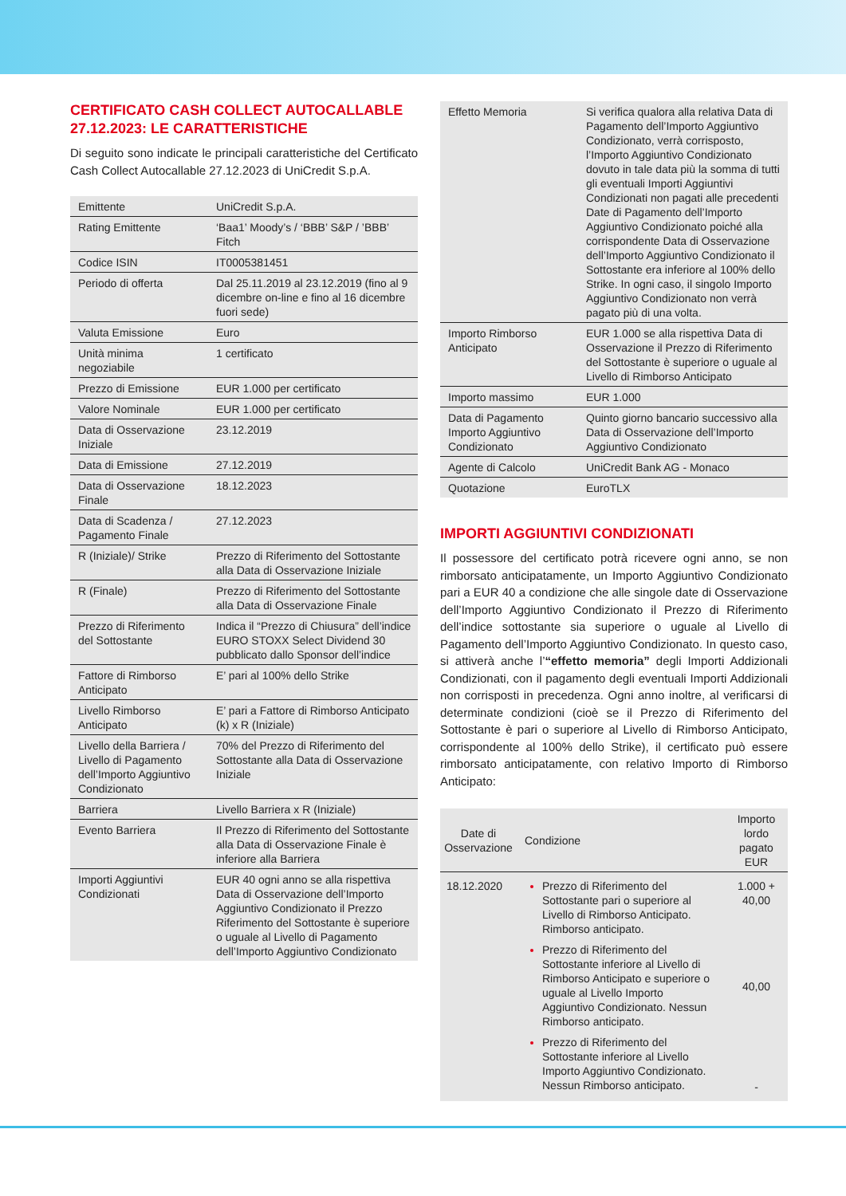CERTIFICATO CASH COLLECT AUTOCALLABLE 27.12.2023: LE CARATTERISTICHE
Di seguito sono indicate le principali caratteristiche del Certificato Cash Collect Autocallable 27.12.2023 di UniCredit S.p.A.
| Emittente | UniCredit S.p.A. |
| Rating Emittente | ‘Baa1’ Moody’s / ‘BBB’ S&P / ’BBB’ Fitch |
| Codice ISIN | IT0005381451 |
| Periodo di offerta | Dal 25.11.2019 al 23.12.2019 (fino al 9 dicembre on-line e fino al 16 dicembre fuori sede) |
| Valuta Emissione | Euro |
| Unità minima negoziabile | 1 certificato |
| Prezzo di Emissione | EUR 1.000 per certificato |
| Valore Nominale | EUR 1.000 per certificato |
| Data di Osservazione Iniziale | 23.12.2019 |
| Data di Emissione | 27.12.2019 |
| Data di Osservazione Finale | 18.12.2023 |
| Data di Scadenza / Pagamento Finale | 27.12.2023 |
| R (Iniziale)/ Strike | Prezzo di Riferimento del Sottostante alla Data di Osservazione Iniziale |
| R (Finale) | Prezzo di Riferimento del Sottostante alla Data di Osservazione Finale |
| Prezzo di Riferimento del Sottostante | Indica il “Prezzo di Chiusura” dell’indice EURO STOXX Select Dividend 30 pubblicato dallo Sponsor dell’indice |
| Fattore di Rimborso Anticipato | E’ pari al 100% dello Strike |
| Livello Rimborso Anticipato | E’ pari a Fattore di Rimborso Anticipato (k) x R (Iniziale) |
| Livello della Barriera / Livello di Pagamento dell’Importo Aggiuntivo Condizionato | 70% del Prezzo di Riferimento del Sottostante alla Data di Osservazione Iniziale |
| Barriera | Livello Barriera x R (Iniziale) |
| Evento Barriera | Il Prezzo di Riferimento del Sottostante alla Data di Osservazione Finale è inferiore alla Barriera |
| Importi Aggiuntivi Condizionati | EUR 40 ogni anno se alla rispettiva Data di Osservazione dell’Importo Aggiuntivo Condizionato il Prezzo Riferimento del Sottostante è superiore o uguale al Livello di Pagamento dell’Importo Aggiuntivo Condizionato |
| Effetto Memoria | Si verifica qualora alla relativa Data di Pagamento dell’Importo Aggiuntivo Condizionato, verrà corrisposto, l’Importo Aggiuntivo Condizionato dovuto in tale data più la somma di tutti gli eventuali Importi Aggiuntivi Condizionati non pagati alle precedenti Date di Pagamento dell’Importo Aggiuntivo Condizionato poiché alla corrispondente Data di Osservazione dell’Importo Aggiuntivo Condizionato il Sottostante era inferiore al 100% dello Strike. In ogni caso, il singolo Importo Aggiuntivo Condizionato non verrà pagato più di una volta. |
| Importo Rimborso Anticipato | EUR 1.000 se alla rispettiva Data di Osservazione il Prezzo di Riferimento del Sottostante è superiore o uguale al Livello di Rimborso Anticipato |
| Importo massimo | EUR 1.000 |
| Data di Pagamento Importo Aggiuntivo Condizionato | Quinto giorno bancario successivo alla Data di Osservazione dell’Importo Aggiuntivo Condizionato |
| Agente di Calcolo | UniCredit Bank AG - Monaco |
| Quotazione | EuroTLX |
IMPORTI AGGIUNTIVI CONDIZIONATI
Il possessore del certificato potrà ricevere ogni anno, se non rimborsato anticipatamente, un Importo Aggiuntivo Condizionato pari a EUR 40 a condizione che alle singole date di Osservazione dell’Importo Aggiuntivo Condizionato il Prezzo di Riferimento dell’indice sottostante sia superiore o uguale al Livello di Pagamento dell’Importo Aggiuntivo Condizionato. In questo caso, si attiverà anche l’“effetto memoria” degli Importi Addizionali Condizionati, con il pagamento degli eventuali Importi Addizionali non corrisposti in precedenza. Ogni anno inoltre, al verificarsi di determinate condizioni (cioè se il Prezzo di Riferimento del Sottostante è pari o superiore al Livello di Rimborso Anticipato, corrispondente al 100% dello Strike), il certificato può essere rimborsato anticipatamente, con relativo Importo di Rimborso Anticipato:
| Date di Osservazione | Condizione | Importo lordo pagato EUR |
| --- | --- | --- |
| 18.12.2020 | Prezzo di Riferimento del Sottostante pari o superiore al Livello di Rimborso Anticipato. Rimborso anticipato. Prezzo di Riferimento del Sottostante inferiore al Livello di Rimborso Anticipato e superiore o uguale al Livello Importo Aggiuntivo Condizionato. Nessun Rimborso anticipato. Prezzo di Riferimento del Sottostante inferiore al Livello Importo Aggiuntivo Condizionato. Nessun Rimborso anticipato. | 1.000 + 40,00 40,00 - |